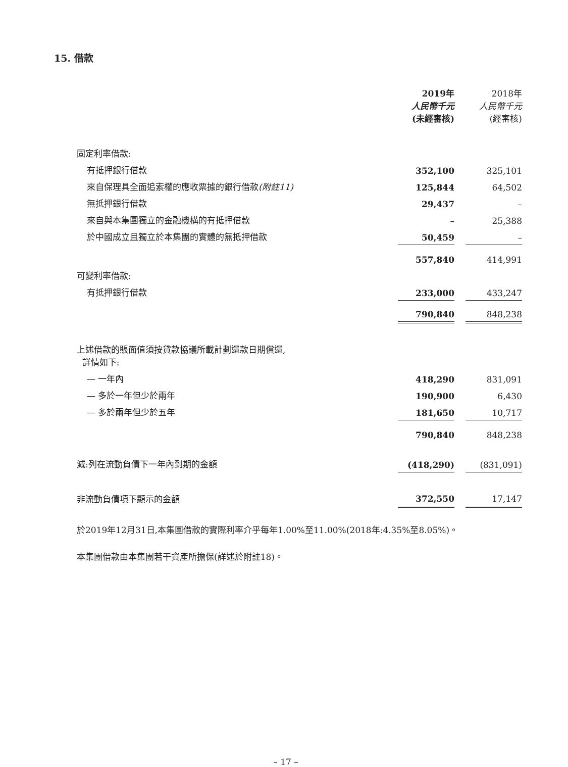15. 借款
| | 2019年 人民幣千元 (未經審核) | | 2018年 人民幣千元 (經審核) |
| 固定利率借款: | | | |
| 有抵押銀行借款 | 352,100 | | 325,101 |
| 來自保理具全面追索權的應收票據的銀行借款 (附註11) | 125,844 | | 64,502 |
| 無抵押銀行借款 | 29,437 | | – |
| 來自與本集團獨立的金融機構的有抵押借款 | – | | 25,388 |
| 於中國成立且獨立於本集團的實體的無抵押借款 | 50,459 | | – |
| | 557,840 | | 414,991 |
| 可變利率借款: | | | |
| 有抵押銀行借款 | 233,000 | | 433,247 |
| | 790,840 | | 848,238 |
| 上述借款的賬面值須按貸款協議所載計劃還款日期償還, 詳情如下: | | | |
| — 一年內 | 418,290 | | 831,091 |
| — 多於一年但少於兩年 | 190,900 | | 6,430 |
| — 多於兩年但少於五年 | 181,650 | | 10,717 |
| | 790,840 | | 848,238 |
| 減:列在流動負債下一年內到期的金額 | (418,290) | | (831,091) |
| 非流動負債項下顯示的金額 | 372,550 | | 17,147 |
於2019年12月31日,本集團借款的實際利率介乎每年1.00%至11.00%(2018年:4.35%至8.05%)。
本集團借款由本集團若干資產所擔保(詳述於附註18)。
– 17 –